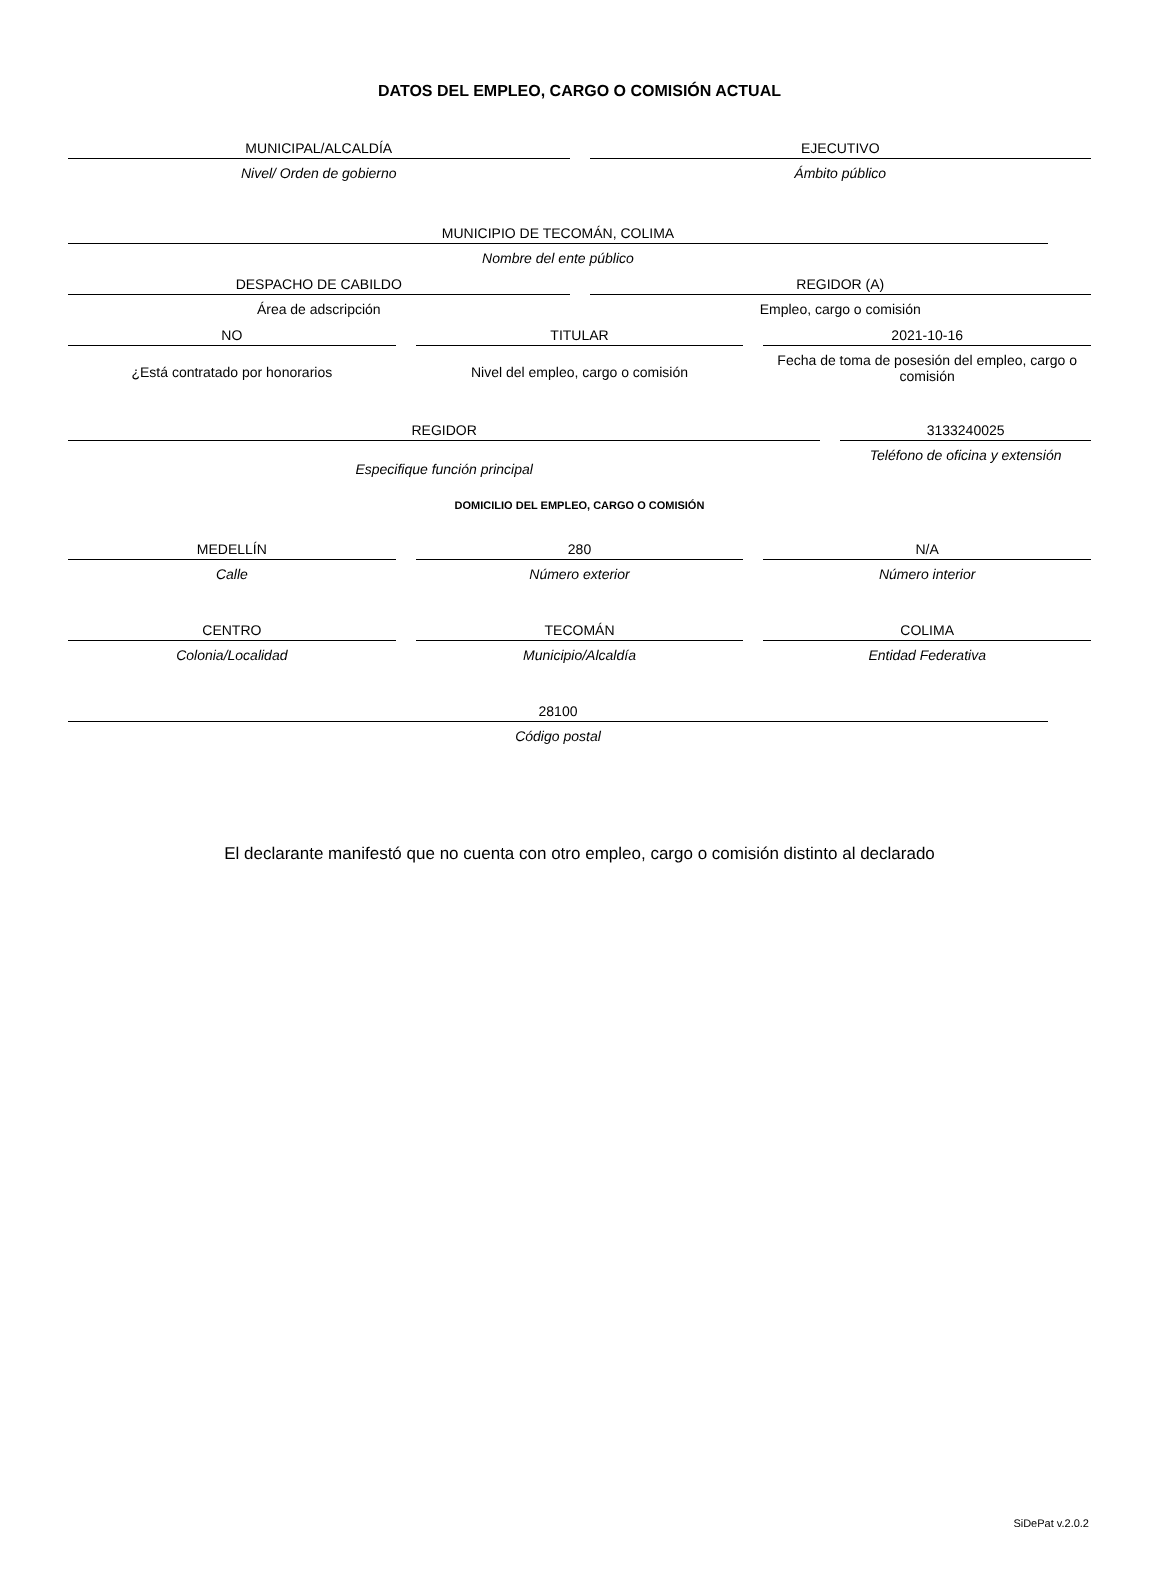DATOS DEL EMPLEO, CARGO O COMISIÓN ACTUAL
MUNICIPAL/ALCALDÍA
Nivel/ Orden de gobierno
EJECUTIVO
Ámbito público
MUNICIPIO DE TECOMÁN, COLIMA
Nombre del ente público
DESPACHO DE CABILDO
Área de adscripción
REGIDOR (A)
Empleo, cargo o comisión
NO
¿Está contratado por honorarios
TITULAR
Nivel del empleo, cargo o comisión
2021-10-16
Fecha de toma de posesión del empleo, cargo o comisión
REGIDOR
Especifique función principal
3133240025
Teléfono de oficina y extensión
DOMICILIO DEL EMPLEO, CARGO O COMISIÓN
MEDELLÍN
Calle
280
Número exterior
N/A
Número interior
CENTRO
Colonia/Localidad
TECOMÁN
Municipio/Alcaldía
COLIMA
Entidad Federativa
28100
Código postal
El declarante manifestó que no cuenta con otro empleo, cargo o comisión distinto al declarado
SiDePat v.2.0.2